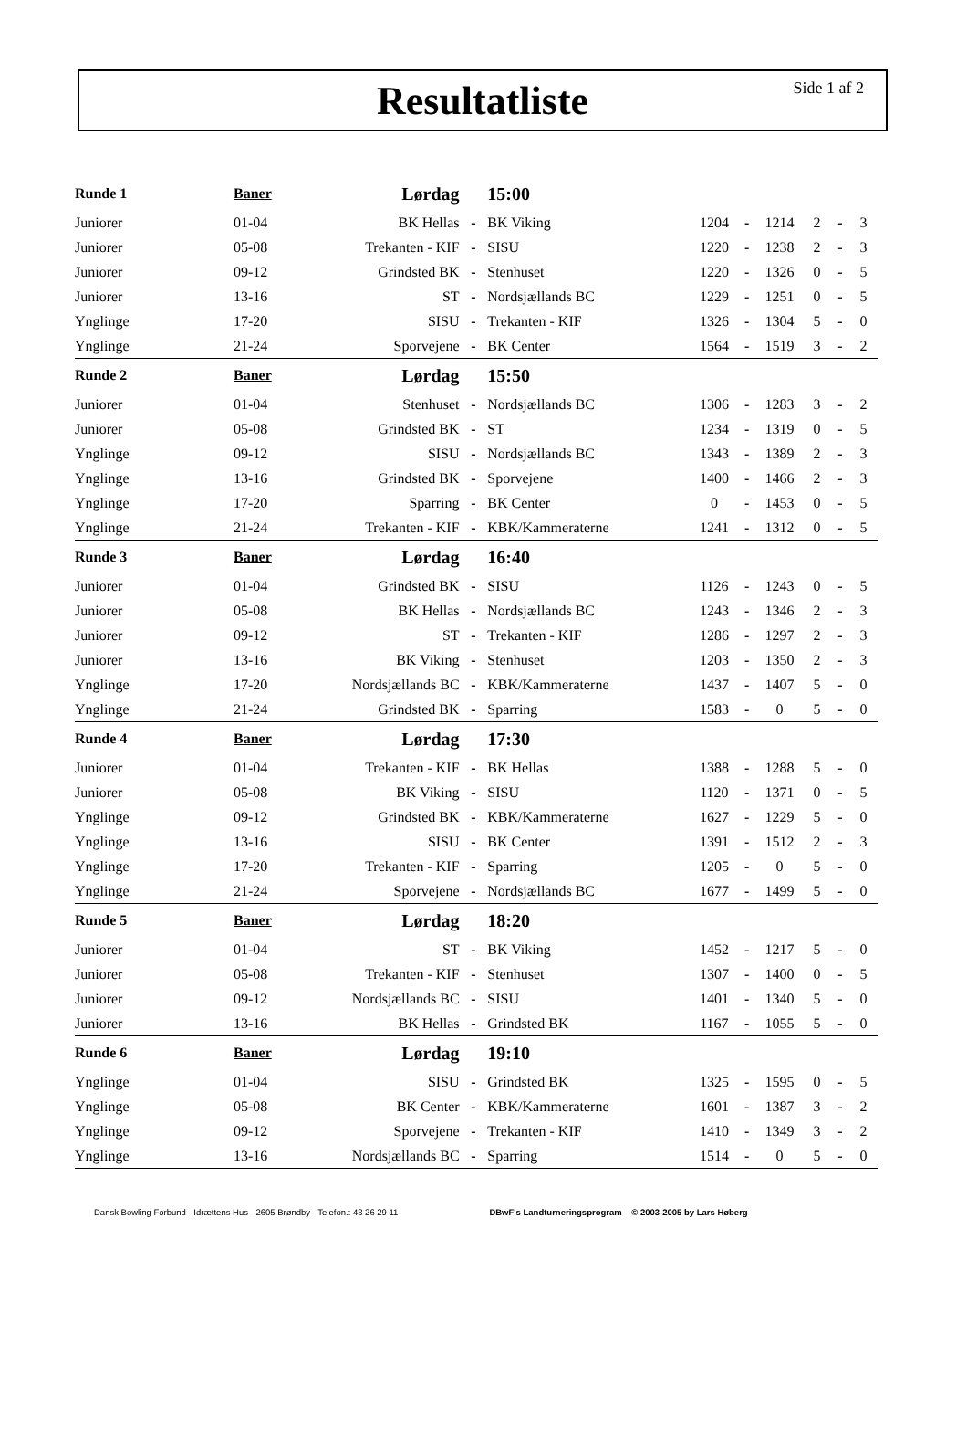Resultatliste
Side 1 af 2
| Runde 1 | Baner | Lørdag | | 15:00 | | | | | | |
| --- | --- | --- | --- | --- | --- | --- | --- | --- | --- | --- |
| Juniorer | 01-04 | BK Hellas | - | BK Viking | 1204 | - | 1214 | 2 | - | 3 |
| Juniorer | 05-08 | Trekanten - KIF | - | SISU | 1220 | - | 1238 | 2 | - | 3 |
| Juniorer | 09-12 | Grindsted BK | - | Stenhuset | 1220 | - | 1326 | 0 | - | 5 |
| Juniorer | 13-16 | ST | - | Nordsjællands BC | 1229 | - | 1251 | 0 | - | 5 |
| Ynglinge | 17-20 | SISU | - | Trekanten - KIF | 1326 | - | 1304 | 5 | - | 0 |
| Ynglinge | 21-24 | Sporvejene | - | BK Center | 1564 | - | 1519 | 3 | - | 2 |
| Runde 2 | Baner | Lørdag | | 15:50 | | | | | | |
| Juniorer | 01-04 | Stenhuset | - | Nordsjællands BC | 1306 | - | 1283 | 3 | - | 2 |
| Juniorer | 05-08 | Grindsted BK | - | ST | 1234 | - | 1319 | 0 | - | 5 |
| Ynglinge | 09-12 | SISU | - | Nordsjællands BC | 1343 | - | 1389 | 2 | - | 3 |
| Ynglinge | 13-16 | Grindsted BK | - | Sporvejene | 1400 | - | 1466 | 2 | - | 3 |
| Ynglinge | 17-20 | Sparring | - | BK Center | 0 | - | 1453 | 0 | - | 5 |
| Ynglinge | 21-24 | Trekanten - KIF | - | KBK/Kammeraterne | 1241 | - | 1312 | 0 | - | 5 |
| Runde 3 | Baner | Lørdag | | 16:40 | | | | | | |
| Juniorer | 01-04 | Grindsted BK | - | SISU | 1126 | - | 1243 | 0 | - | 5 |
| Juniorer | 05-08 | BK Hellas | - | Nordsjællands BC | 1243 | - | 1346 | 2 | - | 3 |
| Juniorer | 09-12 | ST | - | Trekanten - KIF | 1286 | - | 1297 | 2 | - | 3 |
| Juniorer | 13-16 | BK Viking | - | Stenhuset | 1203 | - | 1350 | 2 | - | 3 |
| Ynglinge | 17-20 | Nordsjællands BC | - | KBK/Kammeraterne | 1437 | - | 1407 | 5 | - | 0 |
| Ynglinge | 21-24 | Grindsted BK | - | Sparring | 1583 | - | 0 | 5 | - | 0 |
| Runde 4 | Baner | Lørdag | | 17:30 | | | | | | |
| Juniorer | 01-04 | Trekanten - KIF | - | BK Hellas | 1388 | - | 1288 | 5 | - | 0 |
| Juniorer | 05-08 | BK Viking | - | SISU | 1120 | - | 1371 | 0 | - | 5 |
| Ynglinge | 09-12 | Grindsted BK | - | KBK/Kammeraterne | 1627 | - | 1229 | 5 | - | 0 |
| Ynglinge | 13-16 | SISU | - | BK Center | 1391 | - | 1512 | 2 | - | 3 |
| Ynglinge | 17-20 | Trekanten - KIF | - | Sparring | 1205 | - | 0 | 5 | - | 0 |
| Ynglinge | 21-24 | Sporvejene | - | Nordsjællands BC | 1677 | - | 1499 | 5 | - | 0 |
| Runde 5 | Baner | Lørdag | | 18:20 | | | | | | |
| Juniorer | 01-04 | ST | - | BK Viking | 1452 | - | 1217 | 5 | - | 0 |
| Juniorer | 05-08 | Trekanten - KIF | - | Stenhuset | 1307 | - | 1400 | 0 | - | 5 |
| Juniorer | 09-12 | Nordsjællands BC | - | SISU | 1401 | - | 1340 | 5 | - | 0 |
| Juniorer | 13-16 | BK Hellas | - | Grindsted BK | 1167 | - | 1055 | 5 | - | 0 |
| Runde 6 | Baner | Lørdag | | 19:10 | | | | | | |
| Ynglinge | 01-04 | SISU | - | Grindsted BK | 1325 | - | 1595 | 0 | - | 5 |
| Ynglinge | 05-08 | BK Center | - | KBK/Kammeraterne | 1601 | - | 1387 | 3 | - | 2 |
| Ynglinge | 09-12 | Sporvejene | - | Trekanten - KIF | 1410 | - | 1349 | 3 | - | 2 |
| Ynglinge | 13-16 | Nordsjællands BC | - | Sparring | 1514 | - | 0 | 5 | - | 0 |
Dansk Bowling Forbund - Idrættens Hus - 2605 Brøndby - Telefon.: 43 26 29 11 DBwF's Landturneringsprogram © 2003-2005 by Lars Høberg